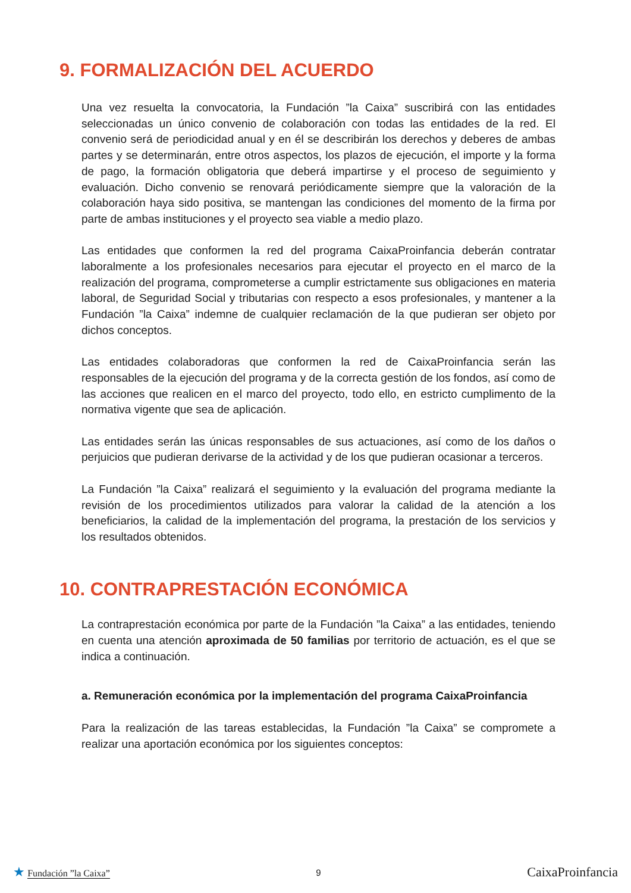9. FORMALIZACIÓN DEL ACUERDO
Una vez resuelta la convocatoria, la Fundación ”la Caixa” suscribirá con las entidades seleccionadas un único convenio de colaboración con todas las entidades de la red. El convenio será de periodicidad anual y en él se describirán los derechos y deberes de ambas partes y se determinarán, entre otros aspectos, los plazos de ejecución, el importe y la forma de pago, la formación obligatoria que deberá impartirse y el proceso de seguimiento y evaluación. Dicho convenio se renovará periódicamente siempre que la valoración de la colaboración haya sido positiva, se mantengan las condiciones del momento de la firma por parte de ambas instituciones y el proyecto sea viable a medio plazo.
Las entidades que conformen la red del programa CaixaProinfancia deberán contratar laboralmente a los profesionales necesarios para ejecutar el proyecto en el marco de la realización del programa, comprometerse a cumplir estrictamente sus obligaciones en materia laboral, de Seguridad Social y tributarias con respecto a esos profesionales, y mantener a la Fundación ”la Caixa” indemne de cualquier reclamación de la que pudieran ser objeto por dichos conceptos.
Las entidades colaboradoras que conformen la red de CaixaProinfancia serán las responsables de la ejecución del programa y de la correcta gestión de los fondos, así como de las acciones que realicen en el marco del proyecto, todo ello, en estricto cumplimento de la normativa vigente que sea de aplicación.
Las entidades serán las únicas responsables de sus actuaciones, así como de los daños o perjuicios que pudieran derivarse de la actividad y de los que pudieran ocasionar a terceros.
La Fundación ”la Caixa” realizará el seguimiento y la evaluación del programa mediante la revisión de los procedimientos utilizados para valorar la calidad de la atención a los beneficiarios, la calidad de la implementación del programa, la prestación de los servicios y los resultados obtenidos.
10. CONTRAPRESTACIÓN ECONÓMICA
La contraprestación económica por parte de la Fundación ”la Caixa” a las entidades, teniendo en cuenta una atención aproximada de 50 familias por territorio de actuación, es el que se indica a continuación.
a. Remuneración económica por la implementación del programa CaixaProinfancia
Para la realización de las tareas establecidas, la Fundación ”la Caixa” se compromete a realizar una aportación económica por los siguientes conceptos:
★ Fundación ”la Caixa” 9
CaixaProinfancia